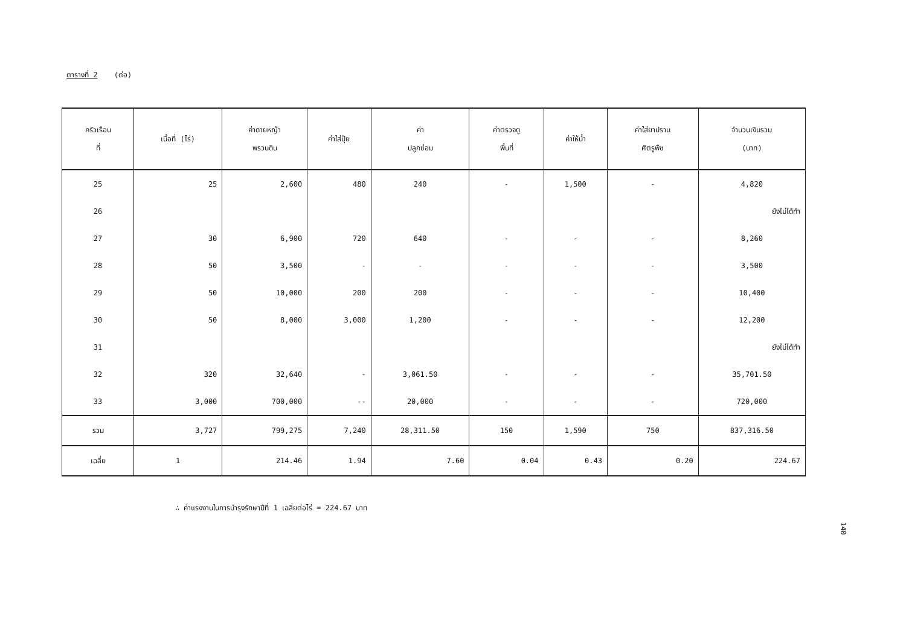ตารางที่ 2 (ต่อ)
| ครัวเรือน ที่ | เนื้อที่ (ไร่) | ค่าดายหญ้า พรวนดิน | ค่าใส่ปุ๋ย | ค่า ปลูกซ่อม | ค่าตรวจดู พื้นที่ | ค่าให้น้ำ | ค่าใส่ยาปราบ ศัตรูพืช | จำนวนเงินรวม (บาท) |
| --- | --- | --- | --- | --- | --- | --- | --- | --- |
| 25 | 25 | 2,600 | 480 | 240 | - | 1,500 | - | 4,820 |
| 26 | | | | | | | | ยังไม่ได้ทำ |
| 27 | 30 | 6,900 | 720 | 640 | - | - | - | 8,260 |
| 28 | 50 | 3,500 | - | - | - | - | - | 3,500 |
| 29 | 50 | 10,000 | 200 | 200 | - | - | - | 10,400 |
| 30 | 50 | 8,000 | 3,000 | 1,200 | - | - | - | 12,200 |
| 31 | | | | | | | | ยังไม่ได้ทำ |
| 32 | 320 | 32,640 | - | 3,061.50 | - | - | - | 35,701.50 |
| 33 | 3,000 | 700,000 | -- | 20,000 | - | - | - | 720,000 |
| รวม | 3,727 | 799,275 | 7,240 | 28,311.50 | 150 | 1,590 | 750 | 837,316.50 |
| เฉลี่ย | 1 | 214.46 | 1.94 | 7.60 | 0.04 | 0.43 | 0.20 | 224.67 |
∴ ค่าแรงงานในการบำรุงรักษาปีที่ 1 เฉลี่ยต่อไร่ = 224.67 บาท
140